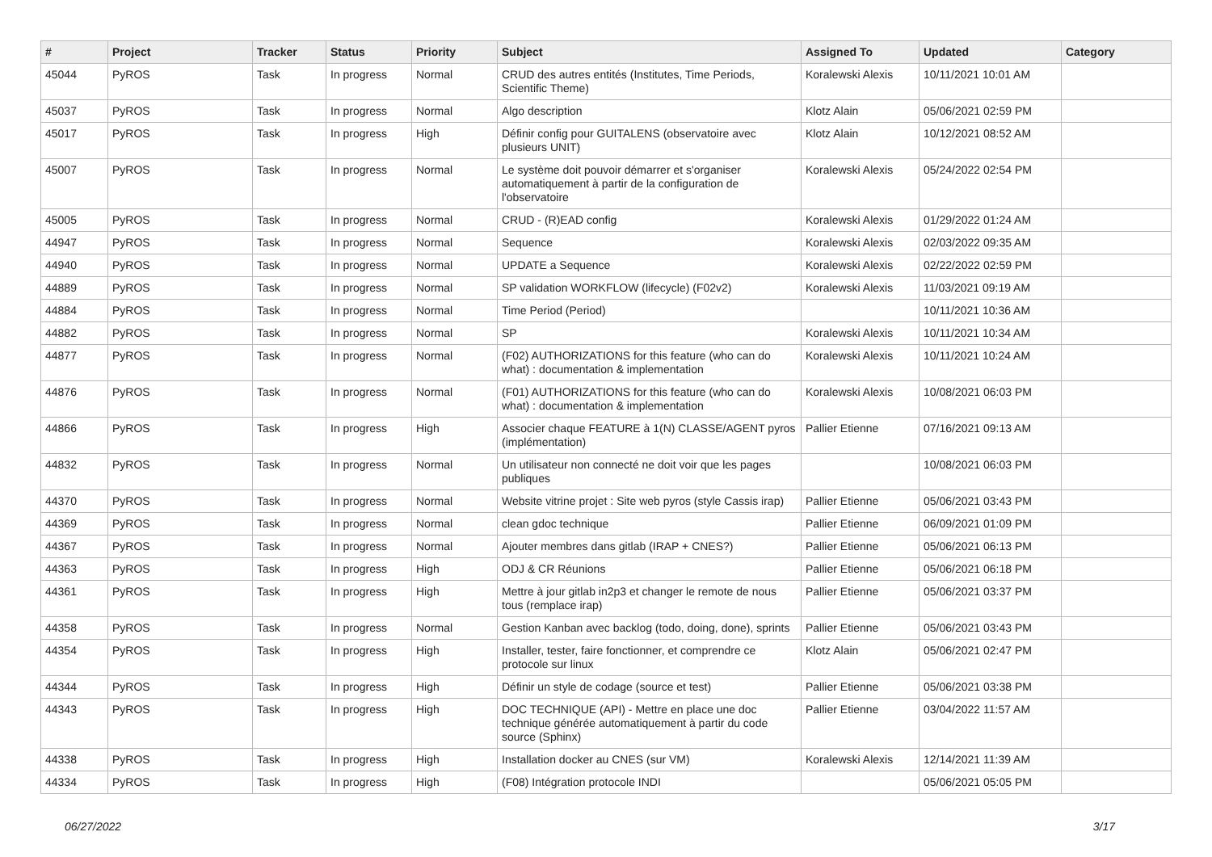| # | Project | Tracker | Status | Priority | Subject | Assigned To | Updated | Category |
| --- | --- | --- | --- | --- | --- | --- | --- | --- |
| 45044 | PyROS | Task | In progress | Normal | CRUD des autres entités (Institutes, Time Periods, Scientific Theme) | Koralewski Alexis | 10/11/2021 10:01 AM | |
| 45037 | PyROS | Task | In progress | Normal | Algo description | Klotz Alain | 05/06/2021 02:59 PM | |
| 45017 | PyROS | Task | In progress | High | Définir config pour GUITALENS (observatoire avec plusieurs UNIT) | Klotz Alain | 10/12/2021 08:52 AM | |
| 45007 | PyROS | Task | In progress | Normal | Le système doit pouvoir démarrer et s'organiser automatiquement à partir de la configuration de l'observatoire | Koralewski Alexis | 05/24/2022 02:54 PM | |
| 45005 | PyROS | Task | In progress | Normal | CRUD - (R)EAD config | Koralewski Alexis | 01/29/2022 01:24 AM | |
| 44947 | PyROS | Task | In progress | Normal | Sequence | Koralewski Alexis | 02/03/2022 09:35 AM | |
| 44940 | PyROS | Task | In progress | Normal | UPDATE a Sequence | Koralewski Alexis | 02/22/2022 02:59 PM | |
| 44889 | PyROS | Task | In progress | Normal | SP validation WORKFLOW (lifecycle) (F02v2) | Koralewski Alexis | 11/03/2021 09:19 AM | |
| 44884 | PyROS | Task | In progress | Normal | Time Period (Period) | | 10/11/2021 10:36 AM | |
| 44882 | PyROS | Task | In progress | Normal | SP | Koralewski Alexis | 10/11/2021 10:34 AM | |
| 44877 | PyROS | Task | In progress | Normal | (F02) AUTHORIZATIONS for this feature (who can do what) : documentation & implementation | Koralewski Alexis | 10/11/2021 10:24 AM | |
| 44876 | PyROS | Task | In progress | Normal | (F01) AUTHORIZATIONS for this feature (who can do what) : documentation & implementation | Koralewski Alexis | 10/08/2021 06:03 PM | |
| 44866 | PyROS | Task | In progress | High | Associer chaque FEATURE à 1(N) CLASSE/AGENT pyros (implémentation) | Pallier Etienne | 07/16/2021 09:13 AM | |
| 44832 | PyROS | Task | In progress | Normal | Un utilisateur non connecté ne doit voir que les pages publiques | | 10/08/2021 06:03 PM | |
| 44370 | PyROS | Task | In progress | Normal | Website vitrine projet : Site web pyros (style Cassis irap) | Pallier Etienne | 05/06/2021 03:43 PM | |
| 44369 | PyROS | Task | In progress | Normal | clean gdoc technique | Pallier Etienne | 06/09/2021 01:09 PM | |
| 44367 | PyROS | Task | In progress | Normal | Ajouter membres dans gitlab (IRAP + CNES?) | Pallier Etienne | 05/06/2021 06:13 PM | |
| 44363 | PyROS | Task | In progress | High | ODJ & CR Réunions | Pallier Etienne | 05/06/2021 06:18 PM | |
| 44361 | PyROS | Task | In progress | High | Mettre à jour gitlab in2p3 et changer le remote de nous tous (remplace irap) | Pallier Etienne | 05/06/2021 03:37 PM | |
| 44358 | PyROS | Task | In progress | Normal | Gestion Kanban avec backlog (todo, doing, done), sprints | Pallier Etienne | 05/06/2021 03:43 PM | |
| 44354 | PyROS | Task | In progress | High | Installer, tester, faire fonctionner, et comprendre ce protocole sur linux | Klotz Alain | 05/06/2021 02:47 PM | |
| 44344 | PyROS | Task | In progress | High | Définir un style de codage (source et test) | Pallier Etienne | 05/06/2021 03:38 PM | |
| 44343 | PyROS | Task | In progress | High | DOC TECHNIQUE (API) - Mettre en place une doc technique générée automatiquement à partir du code source (Sphinx) | Pallier Etienne | 03/04/2022 11:57 AM | |
| 44338 | PyROS | Task | In progress | High | Installation docker au CNES (sur VM) | Koralewski Alexis | 12/14/2021 11:39 AM | |
| 44334 | PyROS | Task | In progress | High | (F08) Intégration protocole INDI | | 05/06/2021 05:05 PM | |
06/27/2022 3/17